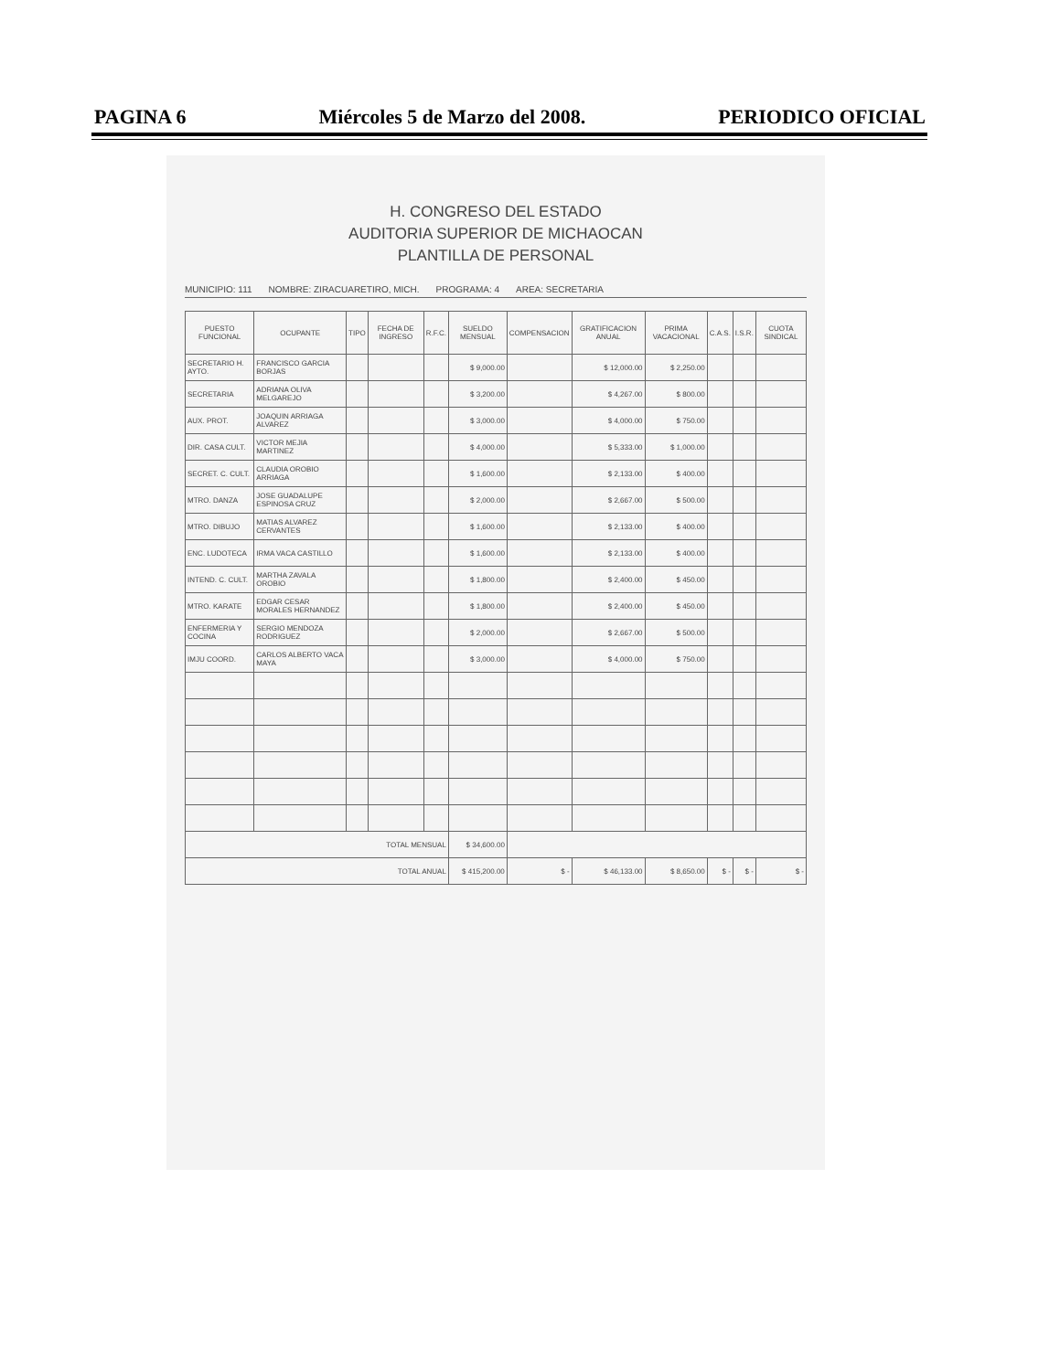PAGINA 6 Miércoles 5 de Marzo del 2008. PERIODICO OFICIAL
H. CONGRESO DEL ESTADO
AUDITORIA SUPERIOR DE MICHAOCAN
PLANTILLA DE PERSONAL
MUNICIPIO: 111 NOMBRE: ZIRACUARETIRO, MICH. PROGRAMA: 4 AREA: SECRETARIA
| PUESTO FUNCIONAL | OCUPANTE | TIPO | FECHA DE INGRESO | R.F.C. | SUELDO MENSUAL | COMPENSACION | GRATIFICACION ANUAL | PRIMA VACACIONAL | C.A.S. | I.S.R. | CUOTA SINDICAL |
| --- | --- | --- | --- | --- | --- | --- | --- | --- | --- | --- | --- |
| SECRETARIO H. AYTO. | FRANCISCO GARCIA BORJAS | | | | $ 9,000.00 | | $ 12,000.00 | $ 2,250.00 | | | |
| SECRETARIA | ADRIANA OLIVA MELGAREJO | | | | $ 3,200.00 | | $ 4,267.00 | $ 800.00 | | | |
| AUX. PROT. | JOAQUIN ARRIAGA ALVAREZ | | | | $ 3,000.00 | | $ 4,000.00 | $ 750.00 | | | |
| DIR. CASA CULT. | VICTOR MEJIA MARTINEZ | | | | $ 4,000.00 | | $ 5,333.00 | $ 1,000.00 | | | |
| SECRET. C. CULT. | CLAUDIA OROBIO ARRIAGA | | | | $ 1,600.00 | | $ 2,133.00 | $ 400.00 | | | |
| MTRO. DANZA | JOSE GUADALUPE ESPINOSA CRUZ | | | | $ 2,000.00 | | $ 2,667.00 | $ 500.00 | | | |
| MTRO. DIBUJO | MATIAS ALVAREZ CERVANTES | | | | $ 1,600.00 | | $ 2,133.00 | $ 400.00 | | | |
| ENC. LUDOTECA | IRMA VACA CASTILLO | | | | $ 1,600.00 | | $ 2,133.00 | $ 400.00 | | | |
| INTEND. C. CULT. | MARTHA ZAVALA OROBIO | | | | $ 1,800.00 | | $ 2,400.00 | $ 450.00 | | | |
| MTRO. KARATE | EDGAR CESAR MORALES HERNANDEZ | | | | $ 1,800.00 | | $ 2,400.00 | $ 450.00 | | | |
| ENFERMERIA Y COCINA | SERGIO MENDOZA RODRIGUEZ | | | | $ 2,000.00 | | $ 2,667.00 | $ 500.00 | | | |
| IMJU COORD. | CARLOS ALBERTO VACA MAYA | | | | $ 3,000.00 | | $ 4,000.00 | $ 750.00 | | | |
| TOTAL MENSUAL | | | | | $ 34,600.00 | | | | | | |
| TOTAL ANUAL | | | | | $ 415,200.00 | $ - | $ 46,133.00 | $ 8,650.00 | $ - | $ - | $ - |